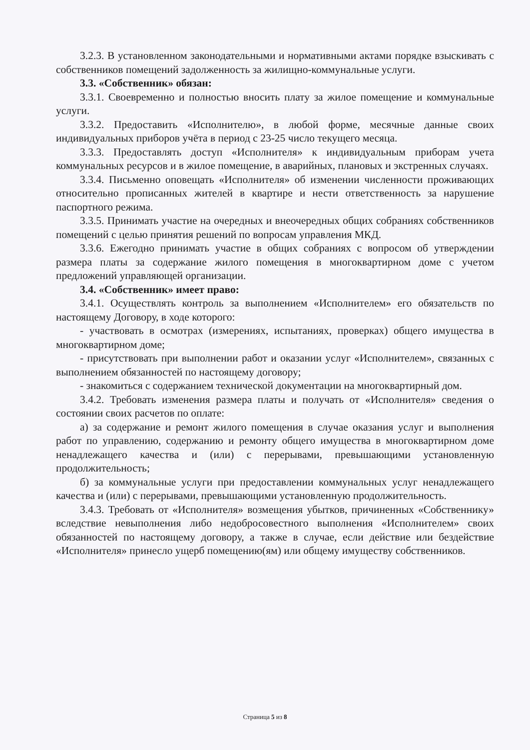3.2.3. В установленном законодательными и нормативными актами порядке взыскивать с собственников помещений задолженность за жилищно-коммунальные услуги.
3.3. «Собственник» обязан:
3.3.1. Своевременно и полностью вносить плату за жилое помещение и коммунальные услуги.
3.3.2. Предоставить «Исполнителю», в любой форме, месячные данные своих индивидуальных приборов учёта в период с 23-25 число текущего месяца.
3.3.3. Предоставлять доступ «Исполнителя» к индивидуальным приборам учета коммунальных ресурсов и в жилое помещение, в аварийных, плановых и экстренных случаях.
3.3.4. Письменно оповещать «Исполнителя» об изменении численности проживающих относительно прописанных жителей в квартире и нести ответственность за нарушение паспортного режима.
3.3.5. Принимать участие на очередных и внеочередных общих собраниях собственников помещений с целью принятия решений по вопросам управления МКД.
3.3.6. Ежегодно принимать участие в общих собраниях с вопросом об утверждении размера платы за содержание жилого помещения в многоквартирном доме с учетом предложений управляющей организации.
3.4. «Собственник» имеет право:
3.4.1. Осуществлять контроль за выполнением «Исполнителем» его обязательств по настоящему Договору, в ходе которого:
- участвовать в осмотрах (измерениях, испытаниях, проверках) общего имущества в многоквартирном доме;
- присутствовать при выполнении работ и оказании услуг «Исполнителем», связанных с выполнением обязанностей по настоящему договору;
- знакомиться с содержанием технической документации на многоквартирный дом.
3.4.2. Требовать изменения размера платы и получать от «Исполнителя» сведения о состоянии своих расчетов по оплате:
а) за содержание и ремонт жилого помещения в случае оказания услуг и выполнения работ по управлению, содержанию и ремонту общего имущества в многоквартирном доме ненадлежащего качества и (или) с перерывами, превышающими установленную продолжительность;
б) за коммунальные услуги при предоставлении коммунальных услуг ненадлежащего качества и (или) с перерывами, превышающими установленную продолжительность.
3.4.3. Требовать от «Исполнителя» возмещения убытков, причиненных «Собственнику» вследствие невыполнения либо недобросовестного выполнения «Исполнителем» своих обязанностей по настоящему договору, а также в случае, если действие или бездействие «Исполнителя» принесло ущерб помещению(ям) или общему имуществу собственников.
Страница 5 из 8